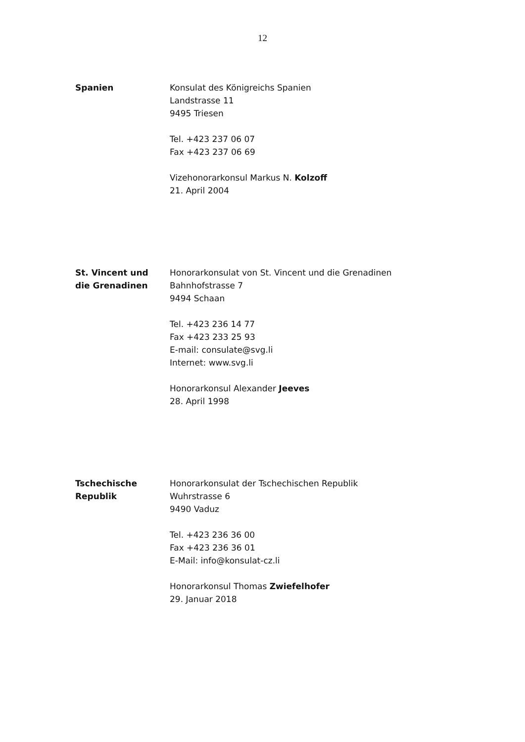12
Spanien Konsulat des Königreichs Spanien
Landstrasse 11
9495 Triesen
Tel. +423 237 06 07
Fax +423 237 06 69
Vizehonorarkonsul Markus N. Kolzoff
21. April 2004
St. Vincent und
die Grenadinen
Honorarkonsulat von St. Vincent und die Grenadinen
Bahnhofstrasse 7
9494 Schaan
Tel. +423 236 14 77
Fax +423 233 25 93
E-mail: consulate@svg.li
Internet: www.svg.li
Honorarkonsul Alexander Jeeves
28. April 1998
Tschechische
Republik
Honorarkonsulat der Tschechischen Republik
Wuhrstrasse 6
9490 Vaduz
Tel. +423 236 36 00
Fax +423 236 36 01
E-Mail: info@konsulat-cz.li
Honorarkonsul Thomas Zwiefelhofer
29. Januar 2018